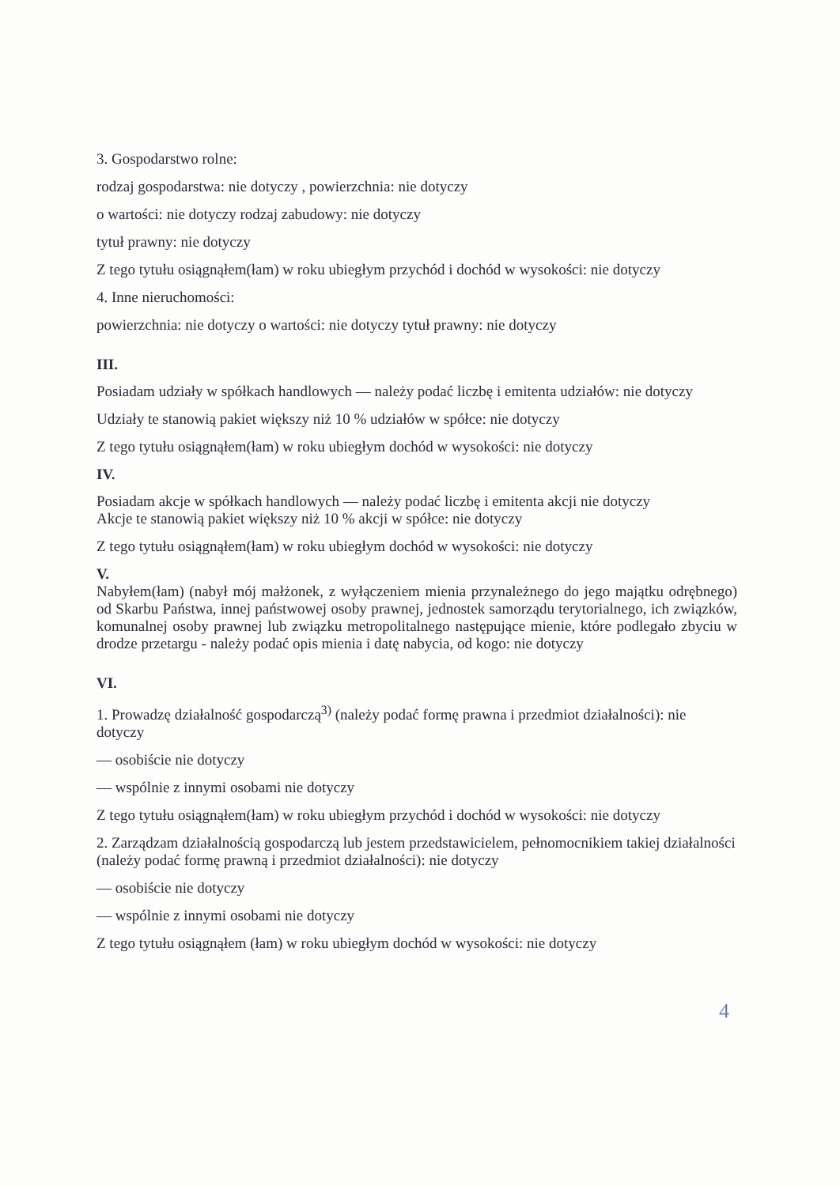3. Gospodarstwo rolne:
rodzaj gospodarstwa: nie dotyczy , powierzchnia: nie dotyczy
o wartości: nie dotyczy rodzaj zabudowy: nie dotyczy
tytuł prawny: nie dotyczy
Z tego tytułu osiągnąłem(łam) w roku ubiegłym przychód i dochód w wysokości: nie dotyczy
4. Inne nieruchomości:
powierzchnia: nie dotyczy o wartości: nie dotyczy tytuł prawny: nie dotyczy
III.
Posiadam udziały w spółkach handlowych — należy podać liczbę i emitenta udziałów: nie dotyczy
Udziały te stanowią pakiet większy niż 10 % udziałów w spółce: nie dotyczy
Z tego tytułu osiągnąłem(łam) w roku ubiegłym dochód w wysokości: nie dotyczy
IV.
Posiadam akcje w spółkach handlowych — należy podać liczbę i emitenta akcji nie dotyczy
Akcje te stanowią pakiet większy niż 10 % akcji w spółce: nie dotyczy
Z tego tytułu osiągnąłem(łam) w roku ubiegłym dochód w wysokości: nie dotyczy
V.
Nabyłem(łam) (nabył mój małżonek, z wyłączeniem mienia przynależnego do jego majątku odrębnego) od Skarbu Państwa, innej państwowej osoby prawnej, jednostek samorządu terytorialnego, ich związków, komunalnej osoby prawnej lub związku metropolitalnego następujące mienie, które podlegało zbyciu w drodze przetargu - należy podać opis mienia i datę nabycia, od kogo: nie dotyczy
VI.
1. Prowadzę działalność gospodarczą<sup>3)</sup> (należy podać formę prawna i przedmiot działalności): nie dotyczy
— osobiście nie dotyczy
— wspólnie z innymi osobami nie dotyczy
Z tego tytułu osiągnąłem(łam) w roku ubiegłym przychód i dochód w wysokości: nie dotyczy
2. Zarządzam działalnością gospodarczą lub jestem przedstawicielem, pełnomocnikiem takiej działalności (należy podać formę prawną i przedmiot działalności): nie dotyczy
— osobiście nie dotyczy
— wspólnie z innymi osobami nie dotyczy
Z tego tytułu osiągnąłem (łam) w roku ubiegłym dochód w wysokości: nie dotyczy
4